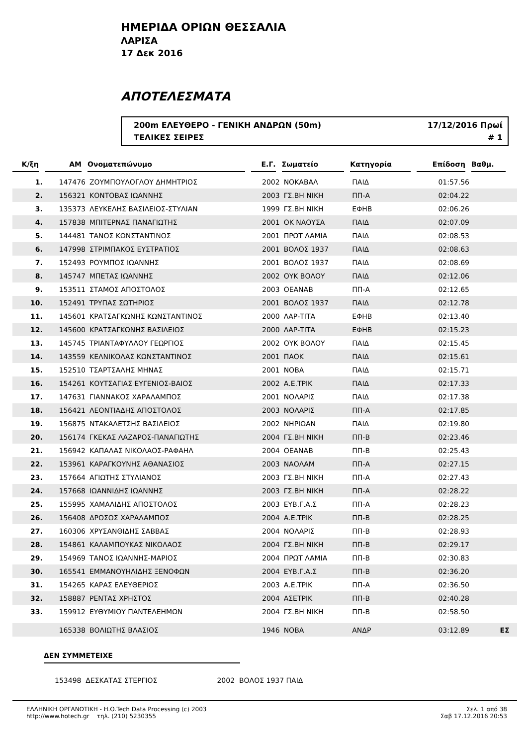ΗΜΕΡΙΔΑ ΟΡΙΩΝ ΘΕΣΣΑΛΙΑ
ΛΑΡΙΣΑ
17 Δεκ 2016
ΑΠΟΤΕΛΕΣΜΑΤΑ
200m ΕΛΕΥΘΕΡΟ - ΓΕΝΙΚΗ ΑΝΔΡΩΝ (50m) 17/12/2016 Πρωί
ΤΕΛΙΚΕΣ ΣΕΙΡΕΣ # 1
| Κ/ξη | ΑΜ | Ονοματεπώνυμο | Ε.Γ. | Σωματείο | Κατηγορία | Επίδοση | Βαθμ. | |
| --- | --- | --- | --- | --- | --- | --- | --- | --- |
| 1. | 147476 | ΖΟΥΜΠΟΥΛΟΓΛΟΥ ΔΗΜΗΤΡΙΟΣ | 2002 | ΝΟΚΑΒΑΛ | ΠΑΙΔ | 01:57.56 | | |
| 2. | 156321 | ΚΟΝΤΟΒΑΣ ΙΩΑΝΝΗΣ | 2003 | ΓΣ.ΒΗ ΝΙΚΗ | ΠΠ-Α | 02:04.22 | | |
| 3. | 135373 | ΛΕΥΚΕΛΗΣ ΒΑΣΙΛΕΙΟΣ-ΣΤΥΛΙΑΝ | 1999 | ΓΣ.ΒΗ ΝΙΚΗ | ΕΦΗΒ | 02:06.26 | | |
| 4. | 157838 | ΜΠΙΤΕΡΝΑΣ ΠΑΝΑΓΙΩΤΗΣ | 2001 | ΟΚ ΝΑΟΥΣΑ | ΠΑΙΔ | 02:07.09 | | |
| 5. | 144481 | ΤΑΝΟΣ ΚΩΝΣΤΑΝΤΙΝΟΣ | 2001 | ΠΡΩΤ ΛΑΜΙΑ | ΠΑΙΔ | 02:08.53 | | |
| 6. | 147998 | ΣΤΡΙΜΠΑΚΟΣ ΕΥΣΤΡΑΤΙΟΣ | 2001 | ΒΟΛΟΣ 1937 | ΠΑΙΔ | 02:08.63 | | |
| 7. | 152493 | ΡΟΥΜΠΟΣ ΙΩΑΝΝΗΣ | 2001 | ΒΟΛΟΣ 1937 | ΠΑΙΔ | 02:08.69 | | |
| 8. | 145747 | ΜΠΕΤΑΣ ΙΩΑΝΝΗΣ | 2002 | ΟΥΚ ΒΟΛΟΥ | ΠΑΙΔ | 02:12.06 | | |
| 9. | 153511 | ΣΤΑΜΟΣ ΑΠΟΣΤΟΛΟΣ | 2003 | ΟΕΑΝΑΒ | ΠΠ-Α | 02:12.65 | | |
| 10. | 152491 | ΤΡΥΠΑΣ ΣΩΤΗΡΙΟΣ | 2001 | ΒΟΛΟΣ 1937 | ΠΑΙΔ | 02:12.78 | | |
| 11. | 145601 | ΚΡΑΤΣΑΓΚΩΝΗΣ ΚΩΝΣΤΑΝΤΙΝΟΣ | 2000 | ΛΑΡ-ΤΙΤΑ | ΕΦΗΒ | 02:13.40 | | |
| 12. | 145600 | ΚΡΑΤΣΑΓΚΩΝΗΣ ΒΑΣΙΛΕΙΟΣ | 2000 | ΛΑΡ-ΤΙΤΑ | ΕΦΗΒ | 02:15.23 | | |
| 13. | 145745 | ΤΡΙΑΝΤΑΦΥΛΛΟΥ ΓΕΩΡΓΙΟΣ | 2002 | ΟΥΚ ΒΟΛΟΥ | ΠΑΙΔ | 02:15.45 | | |
| 14. | 143559 | ΚΕΛΝΙΚΟΛΑΣ ΚΩΝΣΤΑΝΤΙΝΟΣ | 2001 | ΠΑΟΚ | ΠΑΙΔ | 02:15.61 | | |
| 15. | 152510 | ΤΣΑΡΤΣΑΛΗΣ ΜΗΝΑΣ | 2001 | ΝΟΒΑ | ΠΑΙΔ | 02:15.71 | | |
| 16. | 154261 | ΚΟΥΤΣΑΓΙΑΣ ΕΥΓΕΝΙΟΣ-ΒΑΙΟΣ | 2002 | Α.Ε.ΤΡΙΚ | ΠΑΙΔ | 02:17.33 | | |
| 17. | 147631 | ΓΙΑΝΝΑΚΟΣ ΧΑΡΑΛΑΜΠΟΣ | 2001 | ΝΟΛΑΡΙΣ | ΠΑΙΔ | 02:17.38 | | |
| 18. | 156421 | ΛΕΟΝΤΙΑΔΗΣ ΑΠΟΣΤΟΛΟΣ | 2003 | ΝΟΛΑΡΙΣ | ΠΠ-Α | 02:17.85 | | |
| 19. | 156875 | ΝΤΑΚΑΛΕΤΣΗΣ ΒΑΣΙΛΕΙΟΣ | 2002 | ΝΗΡΙΩΑΝ | ΠΑΙΔ | 02:19.80 | | |
| 20. | 156174 | ΓΚΕΚΑΣ ΛΑΖΑΡΟΣ-ΠΑΝΑΓΙΩΤΗΣ | 2004 | ΓΣ.ΒΗ ΝΙΚΗ | ΠΠ-Β | 02:23.46 | | |
| 21. | 156942 | ΚΑΠΑΛΑΣ ΝΙΚΟΛΑΟΣ-ΡΑΦΑΗΛ | 2004 | ΟΕΑΝΑΒ | ΠΠ-Β | 02:25.43 | | |
| 22. | 153961 | ΚΑΡΑΓΚΟΥΝΗΣ ΑΘΑΝΑΣΙΟΣ | 2003 | ΝΑΟΛΑΜ | ΠΠ-Α | 02:27.15 | | |
| 23. | 157664 | ΑΓΙΩΤΗΣ ΣΤΥΛΙΑΝΟΣ | 2003 | ΓΣ.ΒΗ ΝΙΚΗ | ΠΠ-Α | 02:27.43 | | |
| 24. | 157668 | ΙΩΑΝΝΙΔΗΣ ΙΩΑΝΝΗΣ | 2003 | ΓΣ.ΒΗ ΝΙΚΗ | ΠΠ-Α | 02:28.22 | | |
| 25. | 155995 | ΧΑΜΑΛΙΔΗΣ ΑΠΟΣΤΟΛΟΣ | 2003 | ΕΥΒ.Γ.Α.Σ | ΠΠ-Α | 02:28.23 | | |
| 26. | 156408 | ΔΡΟΣΟΣ ΧΑΡΑΛΑΜΠΟΣ | 2004 | Α.Ε.ΤΡΙΚ | ΠΠ-Β | 02:28.25 | | |
| 27. | 160306 | ΧΡΥΣΑΝΘΙΔΗΣ ΣΑΒΒΑΣ | 2004 | ΝΟΛΑΡΙΣ | ΠΠ-Β | 02:28.93 | | |
| 28. | 154861 | ΚΑΛΑΜΠΟΥΚΑΣ ΝΙΚΟΛΑΟΣ | 2004 | ΓΣ.ΒΗ ΝΙΚΗ | ΠΠ-Β | 02:29.17 | | |
| 29. | 154969 | ΤΑΝΟΣ ΙΩΑΝΝΗΣ-ΜΑΡΙΟΣ | 2004 | ΠΡΩΤ ΛΑΜΙΑ | ΠΠ-Β | 02:30.83 | | |
| 30. | 165541 | ΕΜΜΑΝΟΥΗΛΙΔΗΣ ΞΕΝΟΦΩΝ | 2004 | ΕΥΒ.Γ.Α.Σ | ΠΠ-Β | 02:36.20 | | |
| 31. | 154265 | ΚΑΡΑΣ ΕΛΕΥΘΕΡΙΟΣ | 2003 | Α.Ε.ΤΡΙΚ | ΠΠ-Α | 02:36.50 | | |
| 32. | 158887 | ΡΕΝΤΑΣ ΧΡΗΣΤΟΣ | 2004 | ΑΣΕΤΡΙΚ | ΠΠ-Β | 02:40.28 | | |
| 33. | 159912 | ΕΥΘΥΜΙΟΥ ΠΑΝΤΕΛΕΗΜΩΝ | 2004 | ΓΣ.ΒΗ ΝΙΚΗ | ΠΠ-Β | 02:58.50 | | |
| | 165338 | ΒΟΛΙΩΤΗΣ ΒΛΑΣΙΟΣ | 1946 | ΝΟΒΑ | ΑΝΔΡ | 03:12.89 | ΕΣ | |
ΔΕΝ ΣΥΜΜΕΤΕΙΧΕ
153498 ΔΕΣΚΑΤΑΣ ΣΤΕΡΓΙΟΣ 2002 ΒΟΛΟΣ 1937 ΠΑΙΔ
ΕΛΛΗΝΙΚΗ ΟΡΓΑΝΩΤΙΚΗ - H.O.Tech Data Processing (c) 2003
http://www.hotech.gr τηλ. (210) 5230355
Σελ. 1 από 38
Σαβ 17.12.2016 20:53